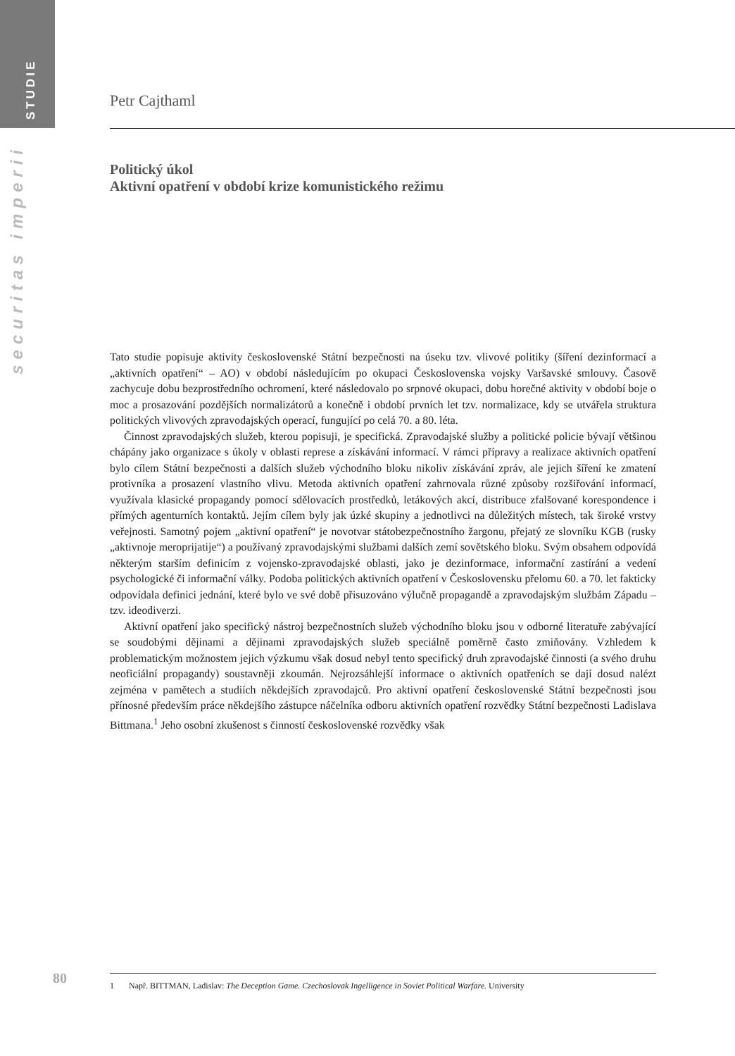STUDIE
securitas imperii
Petr Cajthaml
Politický úkol
Aktivní opatření v období krize komunistického režimu
Tato studie popisuje aktivity československé Státní bezpečnosti na úseku tzv. vlivové politiky (šíření dezinformací a „aktivních opatření“ – AO) v období následujícím po okupaci Československa vojsky Varšavské smlouvy. Časově zachycuje dobu bezprostředního ochromení, které následovalo po srpnové okupaci, dobu horečné aktivity v období boje o moc a prosazování pozdějších normalizátorů a konečně i období prvních let tzv. normalizace, kdy se utvářela struktura politických vlivových zpravodajských operací, fungující po celá 70. a 80. léta.
Činnost zpravodajských služeb, kterou popisuji, je specifická. Zpravodajské služby a politické policie bývají většinou chápány jako organizace s úkoly v oblasti represe a získávání informací. V rámci přípravy a realizace aktivních opatření bylo cílem Státní bezpečnosti a dalších služeb východního bloku nikoliv získávání zpráv, ale jejich šíření ke zmatení protivníka a prosazení vlastního vlivu. Metoda aktivních opatření zahrnovala různé způsoby rozšiřování informací, využívala klasické propagandy pomocí sdělovacích prostředků, letákových akcí, distribuce zfalšované korespondence i přímých agenturních kontaktů. Jejím cílem byly jak úzké skupiny a jednotlivci na důležitých místech, tak široké vrstvy veřejnosti. Samotný pojem „aktivní opatření“ je novotvar státobezpečnostního žargonu, přejatý ze slovníku KGB (rusky „aktivnoje meroprijatije“) a používaný zpravodajskými službami dalších zemí sovětského bloku. Svým obsahem odpovídá některým starším definicím z vojensko-zpravodajské oblasti, jako je dezinformace, informační zastírání a vedení psychologické či informační války. Podoba politických aktivních opatření v Československu přelomu 60. a 70. let fakticky odpovídala definici jednání, které bylo ve své době přisuzováno výlučně propagandě a zpravodajským službám Západu – tzv. ideodiverzi.
Aktivní opatření jako specifický nástroj bezpečnostních služeb východního bloku jsou v odborné literatuře zabývající se soudobými dějinami a dějinami zpravodajských služeb speciálně poměrně často zmiňovány. Vzhledem k problematickým možnostem jejich výzkumu však dosud nebyl tento specifický druh zpravodajské činnosti (a svého druhu neoficiální propagandy) soustavněji zkoumán. Nejrozsáhlejší informace o aktivních opatřeních se dají dosud nalézt zejména v pamětech a studiích někdejších zpravodajců. Pro aktivní opatření československé Státní bezpečnosti jsou přínosné především práce někdejšího zástupce náčelníka odboru aktivních opatření rozvědky Státní bezpečnosti Ladislava Bittmana.<sup>1</sup> Jeho osobní zkušenost s činností československé rozvědky však
80
1 Např. BITTMAN, Ladislav: The Deception Game. Czechoslovak Ingelligence in Soviet Political Warfare. University